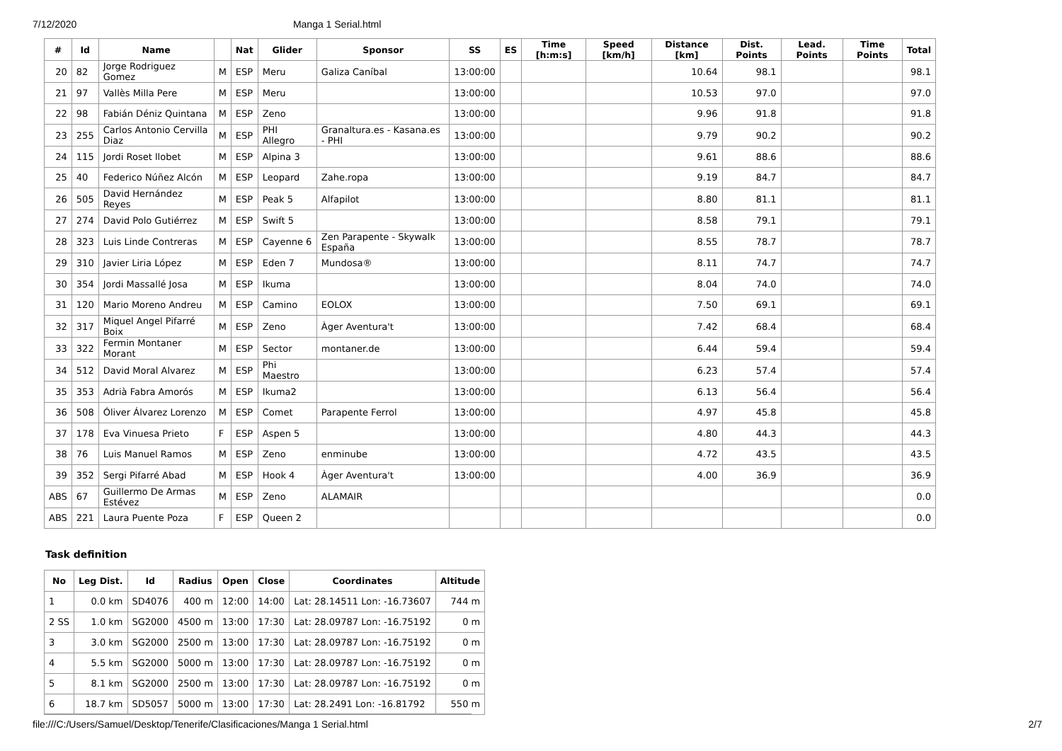7/12/2020 Manga 1 Serial.html
| # | Id | Name | | Nat | Glider | Sponsor | SS | ES | Time [h:m:s] | Speed [km/h] | Distance [km] | Dist. Points | Lead. Points | Time Points | Total |
| --- | --- | --- | --- | --- | --- | --- | --- | --- | --- | --- | --- | --- | --- | --- | --- |
| 20 | 82 | Jorge Rodriguez Gomez | M | ESP | Meru | Galiza Caníbal | 13:00:00 | | | | 10.64 | 98.1 | | | 98.1 |
| 21 | 97 | Vallès Milla Pere | M | ESP | Meru | | 13:00:00 | | | | 10.53 | 97.0 | | | 97.0 |
| 22 | 98 | Fabián Déniz Quintana | M | ESP | Zeno | | 13:00:00 | | | | 9.96 | 91.8 | | | 91.8 |
| 23 | 255 | Carlos Antonio Cervilla Diaz | M | ESP | PHI Allegro | Granaltura.es - Kasana.es - PHI | 13:00:00 | | | | 9.79 | 90.2 | | | 90.2 |
| 24 | 115 | Jordi Roset llobet | M | ESP | Alpina 3 | | 13:00:00 | | | | 9.61 | 88.6 | | | 88.6 |
| 25 | 40 | Federico Núñez Alcón | M | ESP | Leopard | Zahe.ropa | 13:00:00 | | | | 9.19 | 84.7 | | | 84.7 |
| 26 | 505 | David Hernández Reyes | M | ESP | Peak 5 | Alfapilot | 13:00:00 | | | | 8.80 | 81.1 | | | 81.1 |
| 27 | 274 | David Polo Gutiérrez | M | ESP | Swift 5 | | 13:00:00 | | | | 8.58 | 79.1 | | | 79.1 |
| 28 | 323 | Luis Linde Contreras | M | ESP | Cayenne 6 | Zen Parapente - Skywalk España | 13:00:00 | | | | 8.55 | 78.7 | | | 78.7 |
| 29 | 310 | Javier Liria López | M | ESP | Eden 7 | Mundosa® | 13:00:00 | | | | 8.11 | 74.7 | | | 74.7 |
| 30 | 354 | Jordi Massallé Josa | M | ESP | Ikuma | | 13:00:00 | | | | 8.04 | 74.0 | | | 74.0 |
| 31 | 120 | Mario Moreno Andreu | M | ESP | Camino | EOLOX | 13:00:00 | | | | 7.50 | 69.1 | | | 69.1 |
| 32 | 317 | Miquel Angel Pifarré Boix | M | ESP | Zeno | Àger Aventura't | 13:00:00 | | | | 7.42 | 68.4 | | | 68.4 |
| 33 | 322 | Fermin Montaner Morant | M | ESP | Sector | montaner.de | 13:00:00 | | | | 6.44 | 59.4 | | | 59.4 |
| 34 | 512 | David Moral Alvarez | M | ESP | Phi Maestro | | 13:00:00 | | | | 6.23 | 57.4 | | | 57.4 |
| 35 | 353 | Adrià Fabra Amorós | M | ESP | Ikuma2 | | 13:00:00 | | | | 6.13 | 56.4 | | | 56.4 |
| 36 | 508 | Óliver Álvarez Lorenzo | M | ESP | Comet | Parapente Ferrol | 13:00:00 | | | | 4.97 | 45.8 | | | 45.8 |
| 37 | 178 | Eva Vinuesa Prieto | F | ESP | Aspen 5 | | 13:00:00 | | | | 4.80 | 44.3 | | | 44.3 |
| 38 | 76 | Luis Manuel Ramos | M | ESP | Zeno | enminube | 13:00:00 | | | | 4.72 | 43.5 | | | 43.5 |
| 39 | 352 | Sergi Pifarré Abad | M | ESP | Hook 4 | Àger Aventura't | 13:00:00 | | | | 4.00 | 36.9 | | | 36.9 |
| ABS | 67 | Guillermo De Armas Estévez | M | ESP | Zeno | ALAMAIR | | | | | | | | | 0.0 |
| ABS | 221 | Laura Puente Poza | F | ESP | Queen 2 | | | | | | | | | | 0.0 |
Task definition
| No | Leg Dist. | Id | Radius | Open | Close | Coordinates | Altitude |
| --- | --- | --- | --- | --- | --- | --- | --- |
| 1 | 0.0 km | SD4076 | 400 m | 12:00 | 14:00 | Lat: 28.14511 Lon: -16.73607 | 744 m |
| 2 SS | 1.0 km | SG2000 | 4500 m | 13:00 | 17:30 | Lat: 28.09787 Lon: -16.75192 | 0 m |
| 3 | 3.0 km | SG2000 | 2500 m | 13:00 | 17:30 | Lat: 28.09787 Lon: -16.75192 | 0 m |
| 4 | 5.5 km | SG2000 | 5000 m | 13:00 | 17:30 | Lat: 28.09787 Lon: -16.75192 | 0 m |
| 5 | 8.1 km | SG2000 | 2500 m | 13:00 | 17:30 | Lat: 28.09787 Lon: -16.75192 | 0 m |
| 6 | 18.7 km | SD5057 | 5000 m | 13:00 | 17:30 | Lat: 28.2491 Lon: -16.81792 | 550 m |
file:///C:/Users/Samuel/Desktop/Tenerife/Clasificaciones/Manga 1 Serial.html 2/7